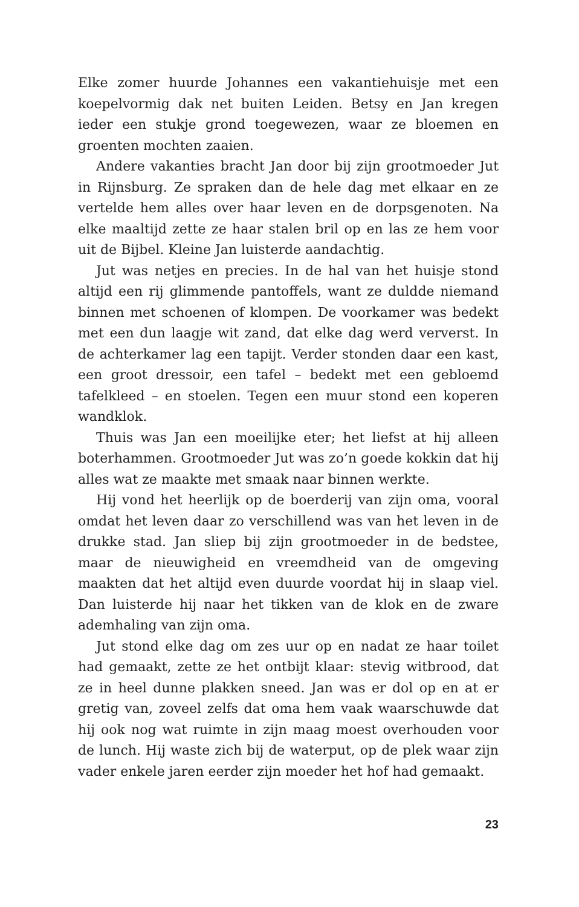Elke zomer huurde Johannes een vakantiehuisje met een koepelvormig dak net buiten Leiden. Betsy en Jan kregen ieder een stukje grond toegewezen, waar ze bloemen en groenten mochten zaaien.
Andere vakanties bracht Jan door bij zijn grootmoeder Jut in Rijnsburg. Ze spraken dan de hele dag met elkaar en ze vertelde hem alles over haar leven en de dorpsgenoten. Na elke maaltijd zette ze haar stalen bril op en las ze hem voor uit de Bijbel. Kleine Jan luisterde aandachtig.
Jut was netjes en precies. In de hal van het huisje stond altijd een rij glimmende pantoffels, want ze duldde niemand binnen met schoenen of klompen. De voorkamer was bedekt met een dun laagje wit zand, dat elke dag werd ververst. In de achterkamer lag een tapijt. Verder stonden daar een kast, een groot dressoir, een tafel – bedekt met een gebloemd tafelkleed – en stoelen. Tegen een muur stond een koperen wandklok.
Thuis was Jan een moeilijke eter; het liefst at hij alleen boterhammen. Grootmoeder Jut was zo’n goede kokkin dat hij alles wat ze maakte met smaak naar binnen werkte.
Hij vond het heerlijk op de boerderij van zijn oma, vooral omdat het leven daar zo verschillend was van het leven in de drukke stad. Jan sliep bij zijn grootmoeder in de bedstee, maar de nieuwigheid en vreemdheid van de omgeving maakten dat het altijd even duurde voordat hij in slaap viel. Dan luisterde hij naar het tikken van de klok en de zware ademhaling van zijn oma.
Jut stond elke dag om zes uur op en nadat ze haar toilet had gemaakt, zette ze het ontbijt klaar: stevig witbrood, dat ze in heel dunne plakken sneed. Jan was er dol op en at er gretig van, zoveel zelfs dat oma hem vaak waarschuwde dat hij ook nog wat ruimte in zijn maag moest overhouden voor de lunch. Hij waste zich bij de waterput, op de plek waar zijn vader enkele jaren eerder zijn moeder het hof had gemaakt.
23